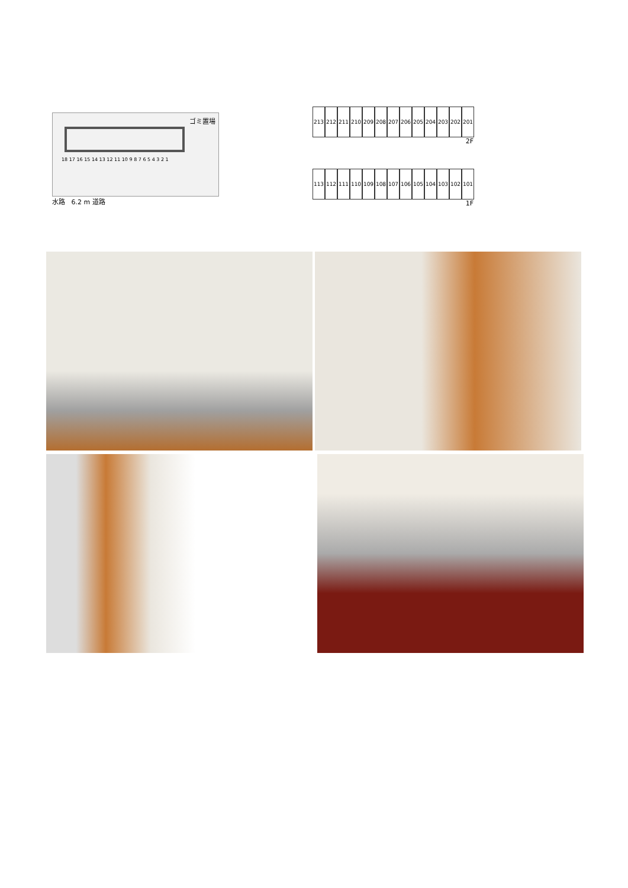ゴミ置場
18 17 16 15 14 13 12 11 10 9 8 7 6 5 4 3 2 1
水路 6.2 m 道路
213 212 211 210 209 208 207 206 205 204 203 202 201
2F
113 112 111 110 109 108 107 106 105 104 103 102 101
1F